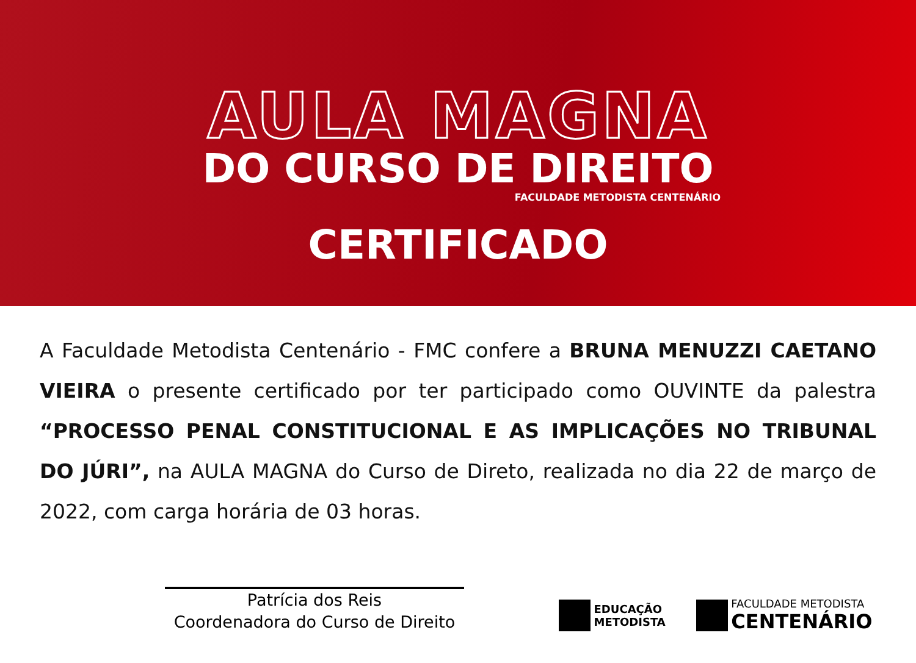AULA MAGNA
DO CURSO DE DIREITO
FACULDADE METODISTA CENTENÁRIO
CERTIFICADO
A Faculdade Metodista Centenário - FMC confere a BRUNA MENUZZI CAETANO VIEIRA o presente certificado por ter participado como OUVINTE da palestra “PROCESSO PENAL CONSTITUCIONAL E AS IMPLICAÇÕES NO TRIBUNAL DO JÚRI”, na AULA MAGNA do Curso de Direto, realizada no dia 22 de março de 2022, com carga horária de 03 horas.
Patrícia dos Reis
Coordenadora do Curso de Direito
EDUCAÇÃO
METODISTA
FACULDADE METODISTA
CENTENÁRIO